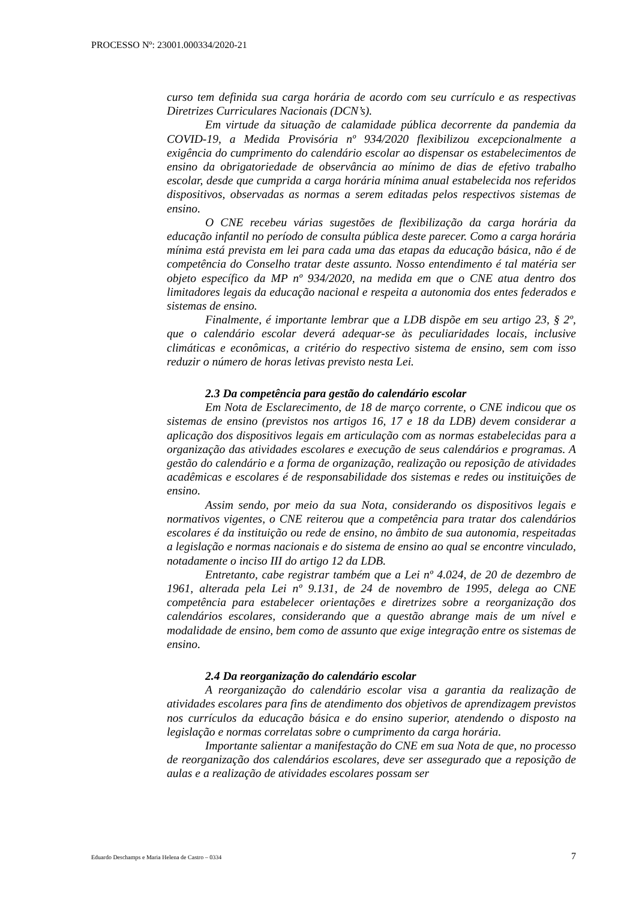PROCESSO Nº: 23001.000334/2020-21
curso tem definida sua carga horária de acordo com seu currículo e as respectivas Diretrizes Curriculares Nacionais (DCN’s).
Em virtude da situação de calamidade pública decorrente da pandemia da COVID-19, a Medida Provisória nº 934/2020 flexibilizou excepcionalmente a exigência do cumprimento do calendário escolar ao dispensar os estabelecimentos de ensino da obrigatoriedade de observância ao mínimo de dias de efetivo trabalho escolar, desde que cumprida a carga horária mínima anual estabelecida nos referidos dispositivos, observadas as normas a serem editadas pelos respectivos sistemas de ensino.
O CNE recebeu várias sugestões de flexibilização da carga horária da educação infantil no período de consulta pública deste parecer. Como a carga horária mínima está prevista em lei para cada uma das etapas da educação básica, não é de competência do Conselho tratar deste assunto. Nosso entendimento é tal matéria ser objeto específico da MP nº 934/2020, na medida em que o CNE atua dentro dos limitadores legais da educação nacional e respeita a autonomia dos entes federados e sistemas de ensino.
Finalmente, é importante lembrar que a LDB dispõe em seu artigo 23, § 2º, que o calendário escolar deverá adequar-se às peculiaridades locais, inclusive climáticas e econômicas, a critério do respectivo sistema de ensino, sem com isso reduzir o número de horas letivas previsto nesta Lei.
2.3 Da competência para gestão do calendário escolar
Em Nota de Esclarecimento, de 18 de março corrente, o CNE indicou que os sistemas de ensino (previstos nos artigos 16, 17 e 18 da LDB) devem considerar a aplicação dos dispositivos legais em articulação com as normas estabelecidas para a organização das atividades escolares e execução de seus calendários e programas. A gestão do calendário e a forma de organização, realização ou reposição de atividades acadêmicas e escolares é de responsabilidade dos sistemas e redes ou instituições de ensino.
Assim sendo, por meio da sua Nota, considerando os dispositivos legais e normativos vigentes, o CNE reiterou que a competência para tratar dos calendários escolares é da instituição ou rede de ensino, no âmbito de sua autonomia, respeitadas a legislação e normas nacionais e do sistema de ensino ao qual se encontre vinculado, notadamente o inciso III do artigo 12 da LDB.
Entretanto, cabe registrar também que a Lei nº 4.024, de 20 de dezembro de 1961, alterada pela Lei nº 9.131, de 24 de novembro de 1995, delega ao CNE competência para estabelecer orientações e diretrizes sobre a reorganização dos calendários escolares, considerando que a questão abrange mais de um nível e modalidade de ensino, bem como de assunto que exige integração entre os sistemas de ensino.
2.4 Da reorganização do calendário escolar
A reorganização do calendário escolar visa a garantia da realização de atividades escolares para fins de atendimento dos objetivos de aprendizagem previstos nos currículos da educação básica e do ensino superior, atendendo o disposto na legislação e normas correlatas sobre o cumprimento da carga horária.
Importante salientar a manifestação do CNE em sua Nota de que, no processo de reorganização dos calendários escolares, deve ser assegurado que a reposição de aulas e a realização de atividades escolares possam ser
Eduardo Deschamps e Maria Helena de Castro – 0334 7